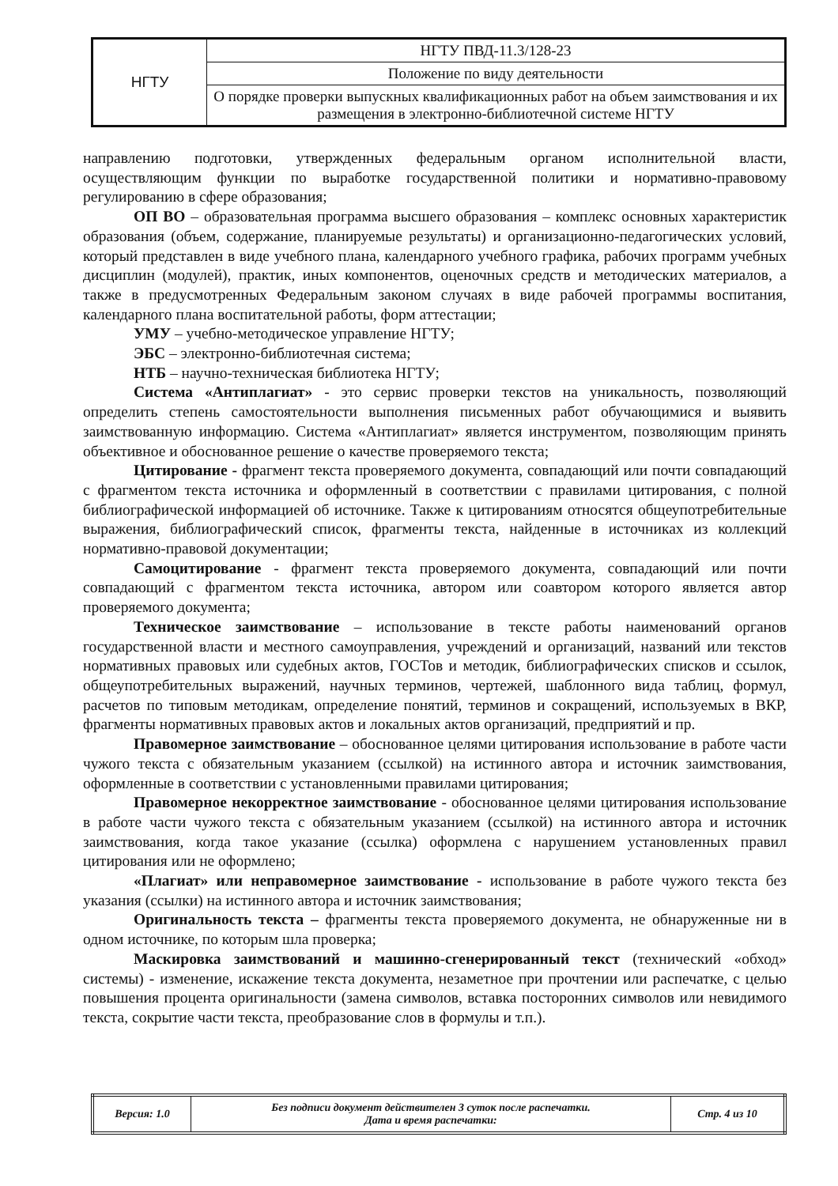| НГТУ | НГТУ ПВД-11.3/128-23 |
| | Положение по виду деятельности |
| | О порядке проверки выпускных квалификационных работ на объем заимствования и их размещения в электронно-библиотечной системе НГТУ |
направлению подготовки, утвержденных федеральным органом исполнительной власти, осуществляющим функции по выработке государственной политики и нормативно-правовому регулированию в сфере образования;
ОП ВО – образовательная программа высшего образования – комплекс основных характеристик образования (объем, содержание, планируемые результаты) и организационно-педагогических условий, который представлен в виде учебного плана, календарного учебного графика, рабочих программ учебных дисциплин (модулей), практик, иных компонентов, оценочных средств и методических материалов, а также в предусмотренных Федеральным законом случаях в виде рабочей программы воспитания, календарного плана воспитательной работы, форм аттестации;
УМУ – учебно-методическое управление НГТУ;
ЭБС – электронно-библиотечная система;
НТБ – научно-техническая библиотека НГТУ;
Система «Антиплагиат» - это сервис проверки текстов на уникальность, позволяющий определить степень самостоятельности выполнения письменных работ обучающимися и выявить заимствованную информацию. Система «Антиплагиат» является инструментом, позволяющим принять объективное и обоснованное решение о качестве проверяемого текста;
Цитирование - фрагмент текста проверяемого документа, совпадающий или почти совпадающий с фрагментом текста источника и оформленный в соответствии с правилами цитирования, с полной библиографической информацией об источнике. Также к цитированиям относятся общеупотребительные выражения, библиографический список, фрагменты текста, найденные в источниках из коллекций нормативно-правовой документации;
Самоцитирование - фрагмент текста проверяемого документа, совпадающий или почти совпадающий с фрагментом текста источника, автором или соавтором которого является автор проверяемого документа;
Техническое заимствование – использование в тексте работы наименований органов государственной власти и местного самоуправления, учреждений и организаций, названий или текстов нормативных правовых или судебных актов, ГОСТов и методик, библиографических списков и ссылок, общеупотребительных выражений, научных терминов, чертежей, шаблонного вида таблиц, формул, расчетов по типовым методикам, определение понятий, терминов и сокращений, используемых в ВКР, фрагменты нормативных правовых актов и локальных актов организаций, предприятий и пр.
Правомерное заимствование – обоснованное целями цитирования использование в работе части чужого текста с обязательным указанием (ссылкой) на истинного автора и источник заимствования, оформленные в соответствии с установленными правилами цитирования;
Правомерное некорректное заимствование - обоснованное целями цитирования использование в работе части чужого текста с обязательным указанием (ссылкой) на истинного автора и источник заимствования, когда такое указание (ссылка) оформлена с нарушением установленных правил цитирования или не оформлено;
«Плагиат» или неправомерное заимствование - использование в работе чужого текста без указания (ссылки) на истинного автора и источник заимствования;
Оригинальность текста – фрагменты текста проверяемого документа, не обнаруженные ни в одном источнике, по которым шла проверка;
Маскировка заимствований и машинно-сгенерированный текст (технический «обход» системы) - изменение, искажение текста документа, незаметное при прочтении или распечатке, с целью повышения процента оригинальности (замена символов, вставка посторонних символов или невидимого текста, сокрытие части текста, преобразование слов в формулы и т.п.).
| Версия: 1.0 | Без подписи документ действителен 3 суток после распечатки. Дата и время распечатки: | Стр. 4 из 10 |